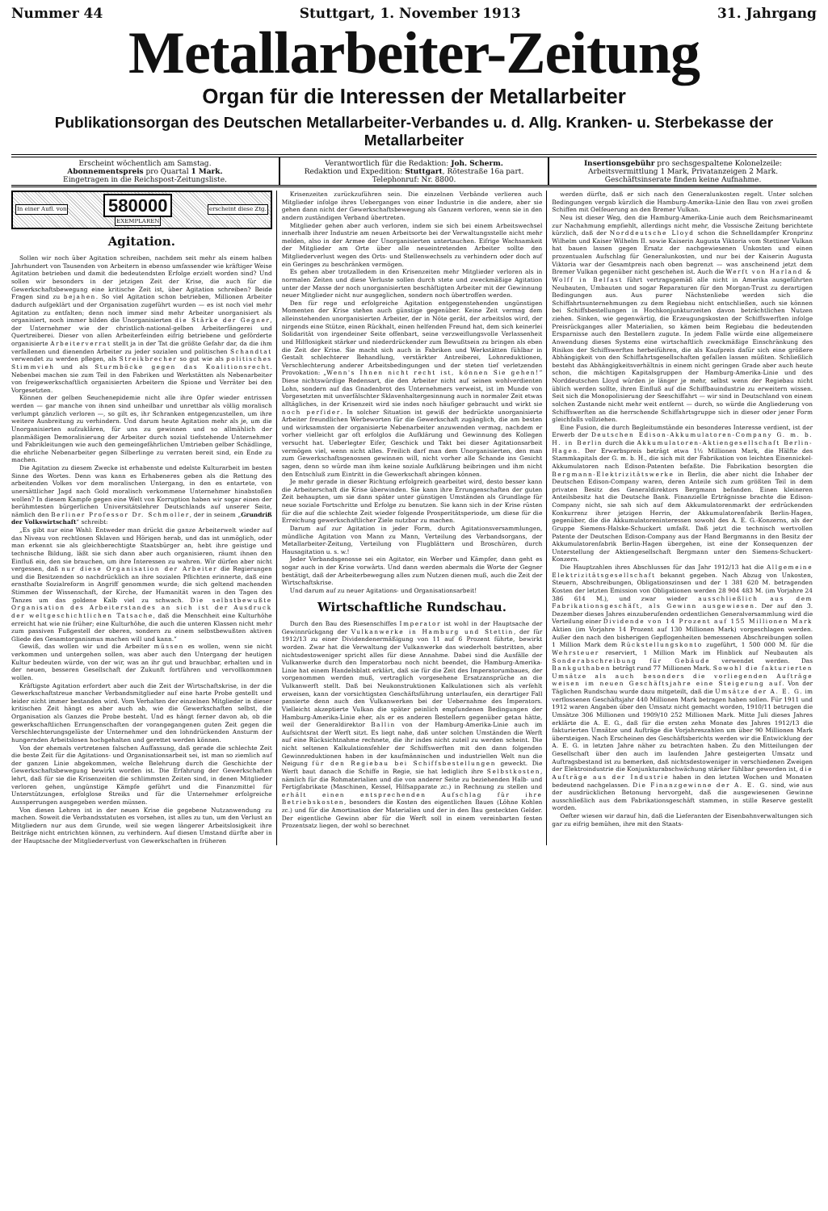Nummer 44 Stuttgart, 1. November 1913 31. Jahrgang
Metallarbeiter-Zeitung
Organ für die Interessen der Metallarbeiter
Publikationsorgan des Deutschen Metallarbeiter-Verbandes u. d. Allg. Kranken- u. Sterbekasse der Metallarbeiter
Erscheint wöchentlich am Samstag.
Abonnementspreis pro Quartal 1 Mark.
Eingetragen in die Reichspost-Zeitungsliste.
Verantwortlich für die Redaktion: Joh. Scherm.
Redaktion und Expedition: Stuttgart, Rötestraße 16a part.
Telephonruf: Nr. 8800.
Insertionsgebühr pro sechsgespaltene Kolonelzeile:
Arbeitsvermittlung 1 Mark, Privatanzeigen 2 Mark.
Geschäftsinserate finden keine Aufnahme.
In einer Aufl. von
580000
EXEMPLAREN
erscheint diese Ztg.
Agitation.
Sollen wir noch über Agitation schreiben, nachdem seit mehr als einem halben Jahrhundert von Tausenden von Arbeitern in ebenso umfassender wie kräftiger Weise Agitation betrieben und damit die bedeutendsten Erfolge erzielt worden sind? Und sollen wir besonders in der jetzigen Zeit der Krise, die auch für die Gewerkschaftsbewegung eine kritische Zeit ist, über Agitation schreiben? Beide Fragen sind zu bejahen. So viel Agitation schon betrieben, Millionen Arbeiter dadurch aufgeklärt und der Organisation zugeführt wurden — es ist noch viel mehr Agitation zu entfalten; denn noch immer sind mehr Arbeiter unorganisiert als organisiert, noch immer bilden die Unorganisierten die Stärke der Gegner, der Unternehmer wie der christlich-national-gelben Arbeiterfängerei und Quertreiberei. Dieser von allen Arbeiterfeinden eifrig betriebene und geförderte organisierte Arbeiterverrat stellt ja in der Tat die größte Gefahr dar, da die ihm verfallenen und dienenden Arbeiter zu jeder sozialen und politischen Schandtat verwendet zu werden pflegen, als Streikbrecher so gut wie als politisches Stimmvieh und als Sturmböcke gegen das Koalitionsrecht. Nebenbei machen sie zum Teil in den Fabriken und Werkstätten als Nebenarbeiter von freigewerkschaftlich organisierten Arbeitern die Spione und Verräter bei den Vorgesetzten.
Können der gelben Seuchenepidemie nicht alle ihre Opfer wieder entrissen werden — gar manche von ihnen sind unheilbar und unrettbar als völlig moralisch verlumpt gänzlich verloren —, so gilt es, ihr Schranken entgegenzustellen, um ihre weitere Ausbreitung zu verhindern. Und darum heute Agitation mehr als je, um die Unorganisierten aufzuklären, für uns zu gewinnen und so allmählich der planmäßigen Demoralisierung der Arbeiter durch sozial tiefstehende Unternehmer und Fabrikleitungen wie auch den gemeingefährlichen Umtrieben gelber Schädlinge, die ehrliche Nebenarbeiter gegen Silberlinge zu verraten bereit sind, ein Ende zu machen.
Die Agitation zu diesem Zwecke ist erhabenste und edelste Kulturarbeit im besten Sinne des Wortes. Denn was kann es Erhabeneres geben als die Rettung des arbeitenden Volkes vor dem moralischen Untergang, in den es entartete, von unersättlicher Jagd nach Gold moralisch verkommene Unternehmer hinabstoßen wollen? In diesem Kampfe gegen eine Welt von Korruption haben wir sogar einen der berühmtesten bürgerlichen Universitätslehrer Deutschlands auf unserer Seite, nämlich den Berliner Professor Dr. Schmoller, der in seinem „Grundriß der Volkswirtschaft“ schreibt:
„Es gibt nur eine Wahl: Entweder man drückt die ganze Arbeiterwelt wieder auf das Niveau von rechtlosen Sklaven und Hörigen herab, und das ist unmöglich, oder man erkennt sie als gleichberechtigte Staatsbürger an, hebt ihre geistige und technische Bildung, läßt sie sich dann aber auch organisieren, räumt ihnen den Einfluß ein, den sie brauchen, um ihre Interessen zu wahren. Wir dürfen aber nicht vergessen, daß nur diese Organisation der Arbeiter die Regierungen und die Besitzenden so nachdrücklich an ihre sozialen Pflichten erinnerte, daß eine ernsthafte Sozialreform in Angriff genommen wurde; die sich geltend machenden Stimmen der Wissenschaft, der Kirche, der Humanität waren in den Tagen des Tanzes um das goldene Kalb viel zu schwach. Die selbstbewußte Organisation des Arbeiterstandes an sich ist der Ausdruck der weltgeschichtlichen Tatsache, daß die Menschheit eine Kulturhöhe erreicht hat wie nie früher; eine Kulturhöhe, die auch die unteren Klassen nicht mehr zum passiven Fußgestell der oberen, sondern zu einem selbstbewußten aktiven Gliede des Gesamtorganismus machen will und kann.“
Gewiß, das wollen wir und die Arbeiter müssen es wollen, wenn sie nicht verkommen und untergehen sollen, was aber auch den Untergang der heutigen Kultur bedeuten würde, von der wir, was an ihr gut und brauchbar, erhalten und in der neuen, besseren Gesellschaft der Zukunft fortführen und vervollkommnen wollen.
Kräftigste Agitation erfordert aber auch die Zeit der Wirtschaftskrise, in der die Gewerkschaftstreue mancher Verbandsmitglieder auf eine harte Probe gestellt und leider nicht immer bestanden wird. Vom Verhalten der einzelnen Mitglieder in dieser kritischen Zeit hängt es aber auch ab, wie die Gewerkschaften selbst, die Organisation als Ganzes die Probe besteht. Und es hängt ferner davon ab, ob die gewerkschaftlichen Errungenschaften der vorangegangenen guten Zeit gegen die Verschlechterungsgelüste der Unternehmer und den lohndrückenden Ansturm der hungernden Arbeitslosen hochgehalten und gerettet werden können.
Von der ehemals vertretenen falschen Auffassung, daß gerade die schlechte Zeit die beste Zeit für die Agitations- und Organisationsarbeit sei, ist man so ziemlich auf der ganzen Linie abgekommen, welche Belehrung durch die Geschichte der Gewerkschaftsbewegung bewirkt worden ist. Die Erfahrung der Gewerkschaften lehrt, daß für sie die Krisenzeiten die schlimmsten Zeiten sind, in denen Mitglieder verloren gehen, ungünstige Kämpfe geführt und die Finanzmittel für Unterstützungen, erfolglose Streiks und für die Unternehmer erfolgreiche Aussperrungen ausgegeben werden müssen.
Von diesen Lehren ist in der neuen Krise die gegebene Nutzanwendung zu machen. Soweit die Verbandsstatuten es vorsehen, ist alles zu tun, um den Verlust an Mitgliedern nur aus dem Grunde, weil sie wegen längerer Arbeitslosigkeit ihre Beiträge nicht entrichten können, zu verhindern. Auf diesen Umstand dürfte aber in der Hauptsache der Mitgliederverlust von Gewerkschaften in früheren
Krisenzeiten zurückzuführen sein. Die einzelnen Verbände verlieren auch Mitglieder infolge ihres Ueberganges von einer Industrie in die andere, aber sie gehen dann nicht der Gewerkschaftsbewegung als Ganzem verloren, wenn sie in den andern zuständigen Verband übertreten.
Mitglieder gehen aber auch verloren, indem sie sich bei einem Arbeitswechsel innerhalb ihrer Industrie am neuen Arbeitsorte bei der Verwaltungsstelle nicht mehr melden, also in der Armee der Unorganisierten untertauchen. Eifrige Wachsamkeit der Mitglieder am Orte über alle neueintretenden Arbeiter sollte den Mitgliederverlust wegen des Orts- und Stellenwechsels zu verhindern oder doch auf ein Geringes zu beschränken vermögen.
Es gehen aber trotzalledem in den Krisenzeiten mehr Mitglieder verloren als in normalen Zeiten und diese Verluste sollen durch stete und zweckmäßige Agitation unter der Masse der noch unorganisierten beschäftigten Arbeiter mit der Gewinnung neuer Mitglieder nicht nur ausgeglichen, sondern noch übertroffen werden.
Den für rege und erfolgreiche Agitation entgegenstehenden ungünstigen Momenten der Krise stehen auch günstige gegenüber. Keine Zeit vermag dem alleinstehenden unorganisierten Arbeiter, der in Nöte gerät, der arbeitslos wird, der nirgends eine Stütze, einen Rückhalt, einen helfenden Freund hat, dem sich keinerlei Solidarität von irgendeiner Seite offenbart, seine verzweiflungsvolle Verlassenheit und Hilflosigkeit stärker und niederdrückender zum Bewußtsein zu bringen als eben die Zeit der Krise. Sie macht sich auch in Fabriken und Werkstätten fühlbar in Gestalt schlechterer Behandlung, verstärkter Antreiberei, Lohnreduktionen, Verschlechterung anderer Arbeitsbedingungen und der steten tief verletzenden Provokation: „Wenn's Ihnen nicht recht ist, können Sie gehen!“ Diese nichtswürdige Redensart, die den Arbeiter nicht auf seinen wohlverdienten Lohn, sondern auf das Gnadenbrot des Unternehmers verweist, ist im Munde von Vorgesetzten mit unverfälschter Sklavenhaltergesinnung auch in normaler Zeit etwas alltägliches, in der Krisenzeit wird sie indes noch häufiger gebraucht und wirkt sie noch perfider. In solcher Situation ist gewiß der bedrückte unorganisierte Arbeiter freundlichen Werbeworten für die Gewerkschaft zugänglich, die am besten und wirksamsten der organisierte Nebenarbeiter anzuwenden vermag, nachdem er vorher vielleicht gar oft erfolglos die Aufklärung und Gewinnung des Kollegen versucht hat. Ueberlegter Eifer, Geschick und Takt bei dieser Agitationsarbeit vermögen viel, wenn nicht alles. Freilich darf man dem Unorganisierten, den man zum Gewerkschaftsgenossen gewinnen will, nicht vorher alle Schande ins Gesicht sagen, denn so würde man ihm keine soziale Aufklärung beibringen und ihm nicht den Entschluß zum Eintritt in die Gewerkschaft abringen können.
Je mehr gerade in dieser Richtung erfolgreich gearbeitet wird, desto besser kann die Arbeiterschaft die Krise überwinden. Sie kann ihre Errungenschaften der guten Zeit behaupten, um sie dann später unter günstigen Umständen als Grundlage für neue soziale Fortschritte und Erfolge zu benutzen. Sie kann sich in der Krise rüsten für die auf die schlechte Zeit wieder folgende Prosperitätsperiode, um diese für die Erreichung gewerkschaftlicher Ziele nutzbar zu machen.
Darum auf zur Agitation in jeder Form, durch Agitationsversammlungen, mündliche Agitation von Mann zu Mann, Verteilung des Verbandsorgans, der Metallarbeiter-Zeitung, Verteilung von Flugblättern und Broschüren, durch Hausagitation u. s. w.!
Jeder Verbandsgenosse sei ein Agitator, ein Werber und Kämpfer, dann geht es sogar auch in der Krise vorwärts. Und dann werden abermals die Worte der Gegner bestätigt, daß der Arbeiterbewegung alles zum Nutzen dienen muß, auch die Zeit der Wirtschaftskrise.
Und darum auf zu neuer Agitations- und Organisationsarbeit!
Wirtschaftliche Rundschau.
Durch den Bau des Riesenschiffes Imperator ist wohl in der Hauptsache der Gewinnrückgang der Vulkanwerke in Hamburg und Stettin, der für 1912/13 zu einer Dividendenermäßigung von 11 auf 6 Prozent führte, bewirkt worden. Zwar hat die Verwaltung der Vulkanwerke das wiederholt bestritten, aber nichtsdestoweniger spricht alles für diese Annahme. Dabei sind die Ausfälle der Vulkanwerke durch den Imperatorbau noch nicht beendet, die Hamburg-Amerika-Linie hat einem Handelsblatt erklärt, daß sie für die Zeit des Imperatorumbaues, der vorgenommen werden muß, vertraglich vorgesehene Ersatzansprüche an die Vulkanwerft stellt. Daß bei Neukonstruktionen Kalkulationen sich als verfehlt erweisen, kann der vorsichtigsten Geschäftsführung unterlaufen, ein derartiger Fall passierte denn auch den Vulkanwerken bei der Uebernahme des Imperators. Vielleicht akzeptierte Vulkan die später peinlich empfundenen Bedingungen der Hamburg-Amerika-Linie eher, als er es anderen Bestellern gegenüber getan hätte, weil der Generaldirektor Ballin von der Hamburg-Amerika-Linie auch im Aufsichtsrat der Werft sitzt. Es liegt nahe, daß unter solchen Umständen die Werft auf eine Rücksichtnahme rechnete, die ihr indes nicht zuteil zu werden scheint. Die nicht seltenen Kalkulationsfehler der Schiffswerften mit den dann folgenden Gewinnreduktionen haben in der kaufmännischen und industriellen Welt nun die Neigung für den Regiebau bei Schiffsbestellungen geweckt. Die Werft baut danach die Schiffe in Regie, sie hat lediglich ihre Selbstkosten, nämlich für die Rohmaterialien und die von anderer Seite zu beziehenden Halb- und Fertigfabrikate (Maschinen, Kessel, Hilfsapparate zc.) in Rechnung zu stellen und erhält einen entsprechenden Aufschlag für ihre Betriebskosten, besonders die Kosten des eigentlichen Baues (Löhne Kohlen zc.) und für die Amortisation der Materialien und der in den Bau gesteckten Gelder. Der eigentliche Gewinn aber für die Werft soll in einem vereinbarten festen Prozentsatz liegen, der wohl so berechnet
werden dürfte, daß er sich nach den Generalunkosten regelt. Unter solchen Bedingungen vergab kürzlich die Hamburg-Amerika-Linie den Bau von zwei großen Schiffen mit Oelfeuerung an den Bremer Vulkan.
Neu ist dieser Weg, den die Hamburg-Amerika-Linie auch dem Reichsmarineamt zur Nachahmung empfiehlt, allerdings nicht mehr, die Vossische Zeitung berichtete kürzlich, daß der Norddeutsche Lloyd schon die Schnelldampfer Kronprinz Wilhelm und Kaiser Wilhelm II. sowie Kaiserin Augusta Viktoria vom Stettiner Vulkan hat bauen lassen gegen Ersatz der nachgewiesenen Unkosten und einen prozentualen Aufschlag für Generalunkosten, und nur bei der Kaiserin Augusta Viktoria war der Gesamtpreis nach oben begrenzt — was anscheinend jetzt dem Bremer Vulkan gegenüber nicht geschehen ist. Auch die Werft von Harland & Wolff in Belfast führt vertragsgemäß alle nicht in Amerika ausgeführten Neubauten, Umbauten und sogar Reparaturen für den Morgan-Trust zu derartigen Bedingungen aus. Aus purer Nächstenliebe werden sich die Schiffahrtsunternehmungen zu dem Regiebau nicht entschließen, auch sie können bei Schiffsbestellungen in Hochkonjunkturzeiten davon beträchtlichen Nutzen ziehen. Sinken, wie gegenwärtig, die Erzeugungskosten der Schiffswerften infolge Preisrückganges aller Materialien, so kämen beim Regiebau die bedeutenden Ersparnisse auch den Bestellern zugute. In jedem Falle würde eine allgemeinere Anwendung dieses Systems eine wirtschaftlich zweckmäßige Einschränkung des Risikos der Schiffswerften herbeiführen, die als Kaufpreis dafür sich eine größere Abhängigkeit von den Schiffahrtsgesellschaften gefallen lassen müßten. Schließlich besteht das Abhängigkeitsverhältnis in einem nicht geringen Grade aber auch heute schon, die mächtigen Kapitalsgruppen der Hamburg-Amerika-Linie und des Norddeutschen Lloyd würden je länger je mehr, selbst wenn der Regiebau nicht üblich werden sollte, ihren Einfluß auf die Schiffbauindustrie zu erweitern wissen. Seit sich die Monopolisierung der Seeschiffahrt — wir sind in Deutschland von einem solchen Zustande nicht mehr weit entfernt — durch, so würde die Angliederung von Schiffswerften an die herrschende Schiffahrtsgruppe sich in dieser oder jener Form gleichfalls vollziehen.
Eine Fusion, die durch Begleitumstände ein besonderes Interesse verdient, ist der Erwerb der Deutschen Edison-Akkumulatoren-Company G. m. b. H. in Berlin durch die Akkumulatoren-Aktiengesellschaft Berlin-Hagen. Der Erwerbspreis beträgt etwa 1½ Millionen Mark, die Hälfte des Stammkapitals der G. m. b. H., die sich mit der Fabrikation von leichten Eisennickel-Akkumulatoren nach Edison-Patenten befaßte. Die Fabrikation besorgten die Bergmann-Elektrizitätswerke in Berlin, die aber nicht die Inhaber der Deutschen Edison-Company waren, deren Anteile sich zum größten Teil in dem privaten Besitz des Generaldirektors Bergmann befanden. Einen kleineren Anteilsbesitz hat die Deutsche Bank. Finanzielle Erträgnisse brachte die Edison-Company nicht, sie sah sich auf dem Akkumulatorenmarkt der erdrückenden Konkurrenz ihrer jetzigen Herrin, der Akkumulatorenfabrik Berlin-Hagen, gegenüber, die die Akkumulatoreninteressen sowohl des A. E. G.-Konzerns, als der Gruppe Siemens-Halske-Schuckert umfaßt. Daß jetzt die technisch wertvollen Patente der Deutschen Edison-Company aus der Hand Bergmanns in den Besitz der Akkumulatorenfabrik Berlin-Hagen übergehen, ist eine der Konsequenzen der Unterstellung der Aktiengesellschaft Bergmann unter den Siemens-Schuckert-Konzern.
Die Hauptzahlen ihres Abschlusses für das Jahr 1912/13 hat die Allgemeine Elektrizitätsgesellschaft bekannt gegeben. Nach Abzug von Unkosten, Steuern, Abschreibungen, Obligationszinsen und der 1 381 620 M. betragenden Kosten der letzten Emission von Obligationen werden 28 904 483 M. (im Vorjahre 24 386 614 M.), und zwar wieder ausschließlich aus dem Fabrikationsgeschäft, als Gewinn ausgewiesen. Der auf den 3. Dezember dieses Jahres einzuberufenden ordentlichen Generalversammlung wird die Verteilung einer Dividende von 14 Prozent auf 155 Millionen Mark Aktien (im Vorjahre 14 Prozent auf 130 Millionen Mark) vorgeschlagen werden. Außer den nach den bisherigen Gepflogenheiten bemessenen Abschreibungen sollen 1 Million Mark dem Rückstellungskonto zugeführt, 1 500 000 M. für die Wehrsteuer reserviert, 1 Million Mark im Hinblick auf Neubauten als Sonderabschreibung für Gebäude verwendet werden. Das Bankguthaben beträgt rund 77 Millionen Mark. Sowohl die fakturierten Umsätze als auch besonders die vorliegenden Aufträge weisen im neuen Geschäftsjahre eine Steigerung auf. Von der Täglichen Rundschau wurde dazu mitgeteilt, daß die Umsätze der A. E. G. im verflossenen Geschäftsjahr 440 Millionen Mark betragen haben sollen. Für 1911 und 1912 waren Angaben über den Umsatz nicht gemacht worden, 1910/11 betrugen die Umsätze 306 Millionen und 1909/10 252 Millionen Mark. Mitte Juli dieses Jahres erklärte die A. E. G., daß für die ersten zehn Monate des Jahres 1912/13 die fakturierten Umsätze und Aufträge die Vorjahreszahlen um über 90 Millionen Mark übersteigen. Nach Erscheinen des Geschäftsberichts werden wir die Entwicklung der A. E. G. in letzten Jahre näher zu betrachten haben. Zu den Mitteilungen der Gesellschaft über den auch im laufenden Jahre gesteigerten Umsatz und Auftragsbestand ist zu bemerken, daß nichtsdestoweniger in verschiedenen Zweigen der Elektroindustrie die Konjunkturabschwächung stärker fühlbar geworden ist, die Aufträge aus der Industrie haben in den letzten Wochen und Monaten bedeutend nachgelassen. Die Finanzgewinne der A. E. G. sind, wie aus der ausdrücklichen Betonung hervorgeht, daß die ausgewiesenen Gewinne ausschließlich aus dem Fabrikationsgeschäft stammen, in stille Reserve gestellt worden.
Oefter wiesen wir darauf hin, daß die Lieferanten der Eisenbahnverwaltungen sich gar zu eifrig bemühen, ihre mit den Staats-